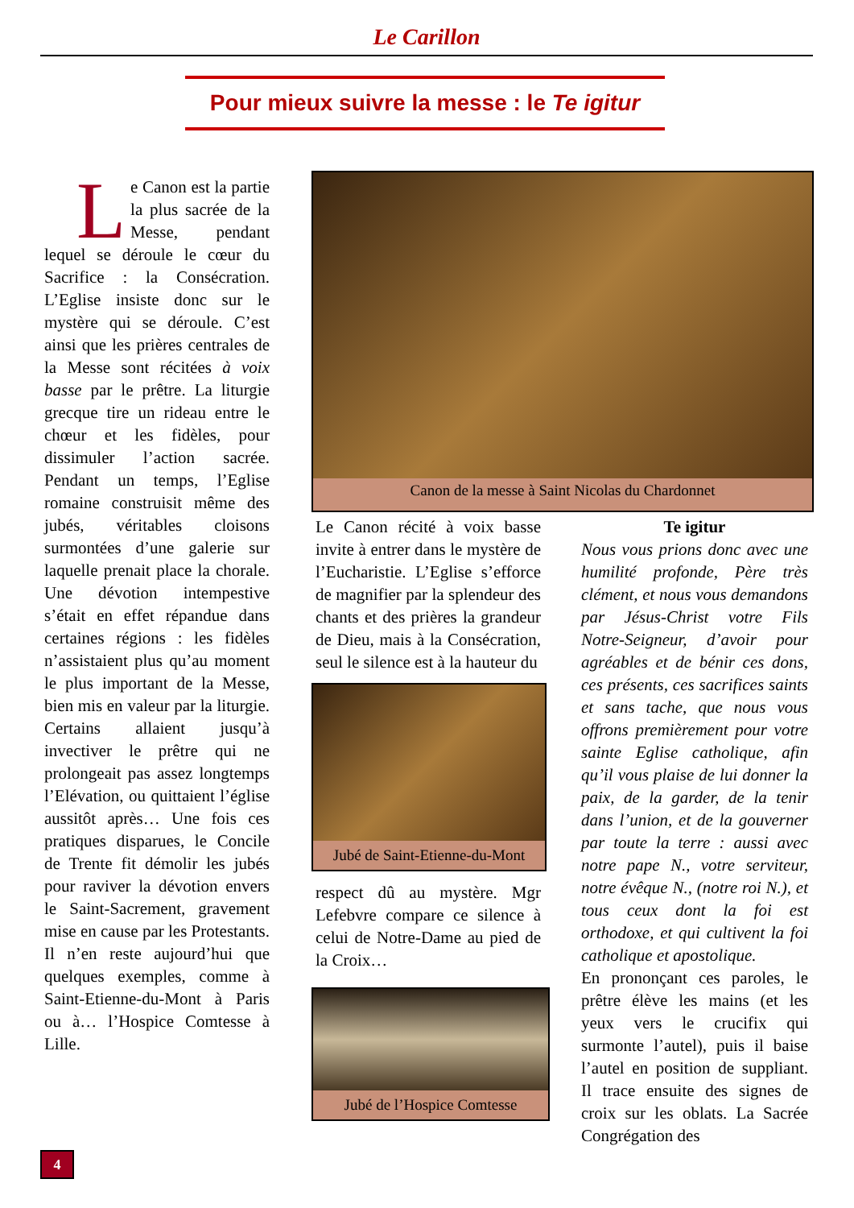Le Carillon
Pour mieux suivre la messe : le Te igitur
Le Canon est la partie la plus sacrée de la Messe, pendant lequel se déroule le cœur du Sacrifice : la Consécration. L’Eglise insiste donc sur le mystère qui se déroule. C’est ainsi que les prières centrales de la Messe sont récitées à voix basse par le prêtre. La liturgie grecque tire un rideau entre le chœur et les fidèles, pour dissimuler l’action sacrée. Pendant un temps, l’Eglise romaine construisit même des jubés, véritables cloisons surmontées d’une galerie sur laquelle prenait place la chorale. Une dévotion intempestive s’était en effet répandue dans certaines régions : les fidèles n’assistaient plus qu’au moment le plus important de la Messe, bien mis en valeur par la liturgie. Certains allaient jusqu’à invectiver le prêtre qui ne prolongeait pas assez longtemps l’Elévation, ou quittaient l’église aussitôt après… Une fois ces pratiques disparues, le Concile de Trente fit démolir les jubés pour raviver la dévotion envers le Saint-Sacrement, gravement mise en cause par les Protestants. Il n’en reste aujourd’hui que quelques exemples, comme à Saint-Etienne-du-Mont à Paris ou à… l’Hospice Comtesse à Lille.
Canon de la messe à Saint Nicolas du Chardonnet
Le Canon récité à voix basse invite à entrer dans le mystère de l’Eucharistie. L’Eglise s’efforce de magnifier par la splendeur des chants et des prières la grandeur de Dieu, mais à la Consécration, seul le silence est à la hauteur du
Jubé de Saint-Etienne-du-Mont
respect dû au mystère. Mgr Lefebvre compare ce silence à celui de Notre-Dame au pied de la Croix…
Jubé de l’Hospice Comtesse
Te igitur
Nous vous prions donc avec une humilité profonde, Père très clément, et nous vous demandons par Jésus-Christ votre Fils Notre-Seigneur, d’avoir pour agréables et de bénir ces dons, ces présents, ces sacrifices saints et sans tache, que nous vous offrons premièrement pour votre sainte Eglise catholique, afin qu’il vous plaise de lui donner la paix, de la garder, de la tenir dans l’union, et de la gouverner par toute la terre : aussi avec notre pape N., votre serviteur, notre évêque N., (notre roi N.), et tous ceux dont la foi est orthodoxe, et qui cultivent la foi catholique et apostolique.
En prononçant ces paroles, le prêtre élève les mains (et les yeux vers le crucifix qui surmonte l’autel), puis il baise l’autel en position de suppliant. Il trace ensuite des signes de croix sur les oblats. La Sacrée Congrégation des
4